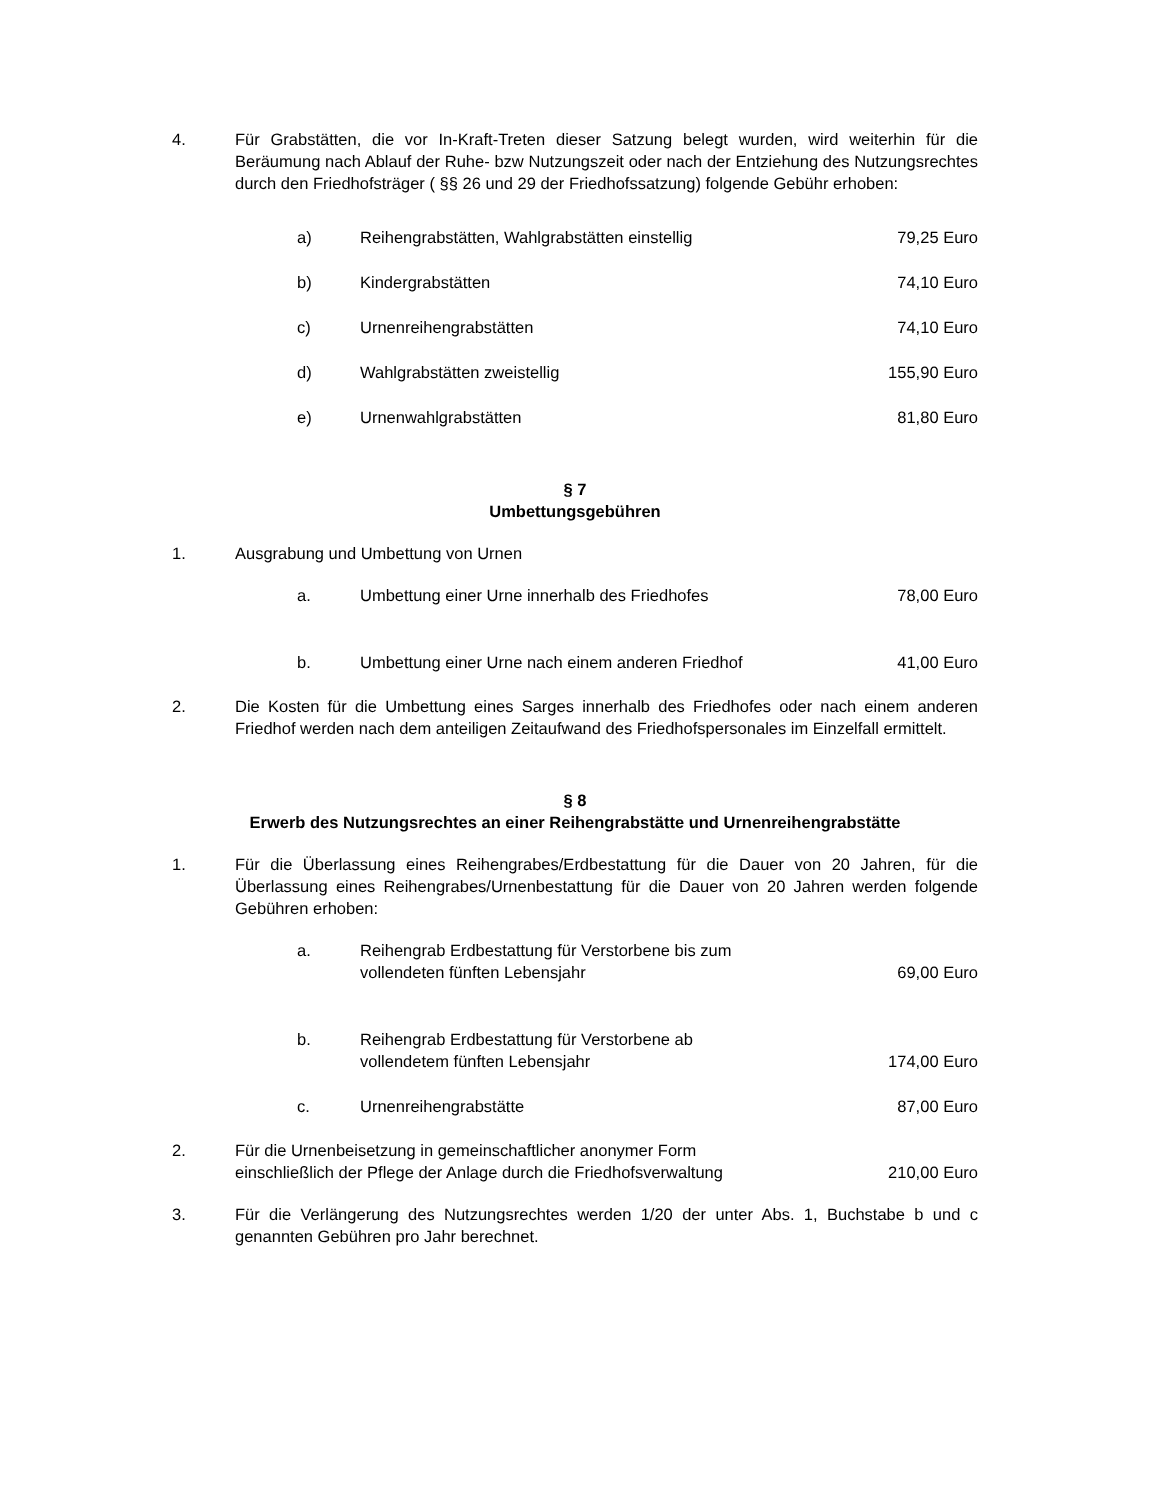4. Für Grabstätten, die vor In-Kraft-Treten dieser Satzung belegt wurden, wird weiterhin für die Beräumung nach Ablauf der Ruhe- bzw Nutzungszeit oder nach der Entziehung des Nutzungsrechtes durch den Friedhofsträger ( §§ 26 und 29 der Friedhofssatzung) folgende Gebühr erhoben:
| a) | Reihengrabstätten, Wahlgrabstätten einstellig | 79,25 Euro |
| b) | Kindergrabstätten | 74,10 Euro |
| c) | Urnenreihengrabstätten | 74,10 Euro |
| d) | Wahlgrabstätten zweistellig | 155,90 Euro |
| e) | Urnenwahlgrabstätten | 81,80 Euro |
§ 7
Umbettungsgebühren
1. Ausgrabung und Umbettung von Urnen
| a. | Umbettung einer Urne innerhalb des Friedhofes | 78,00 Euro |
| b. | Umbettung einer Urne nach einem anderen Friedhof | 41,00 Euro |
2. Die Kosten für die Umbettung eines Sarges innerhalb des Friedhofes oder nach einem anderen Friedhof werden nach dem anteiligen Zeitaufwand des Friedhofspersonales im Einzelfall ermittelt.
§ 8
Erwerb des Nutzungsrechtes an einer Reihengrabstätte und Urnenreihengrabstätte
1. Für die Überlassung eines Reihengrabes/Erdbestattung für die Dauer von 20 Jahren, für die Überlassung eines Reihengrabes/Urnenbestattung für die Dauer von 20 Jahren werden folgende Gebühren erhoben:
| a. | Reihengrab Erdbestattung für Verstorbene bis zum vollendeten fünften Lebensjahr | 69,00 Euro |
| b. | Reihengrab Erdbestattung für Verstorbene ab vollendetem fünften Lebensjahr | 174,00 Euro |
| c. | Urnenreihengrabstätte | 87,00 Euro |
2. Für die Urnenbeisetzung in gemeinschaftlicher anonymer Form
einschließlich der Pflege der Anlage durch die Friedhofsverwaltung 210,00 Euro
3. Für die Verlängerung des Nutzungsrechtes werden 1/20 der unter Abs. 1, Buchstabe b und c genannten Gebühren pro Jahr berechnet.